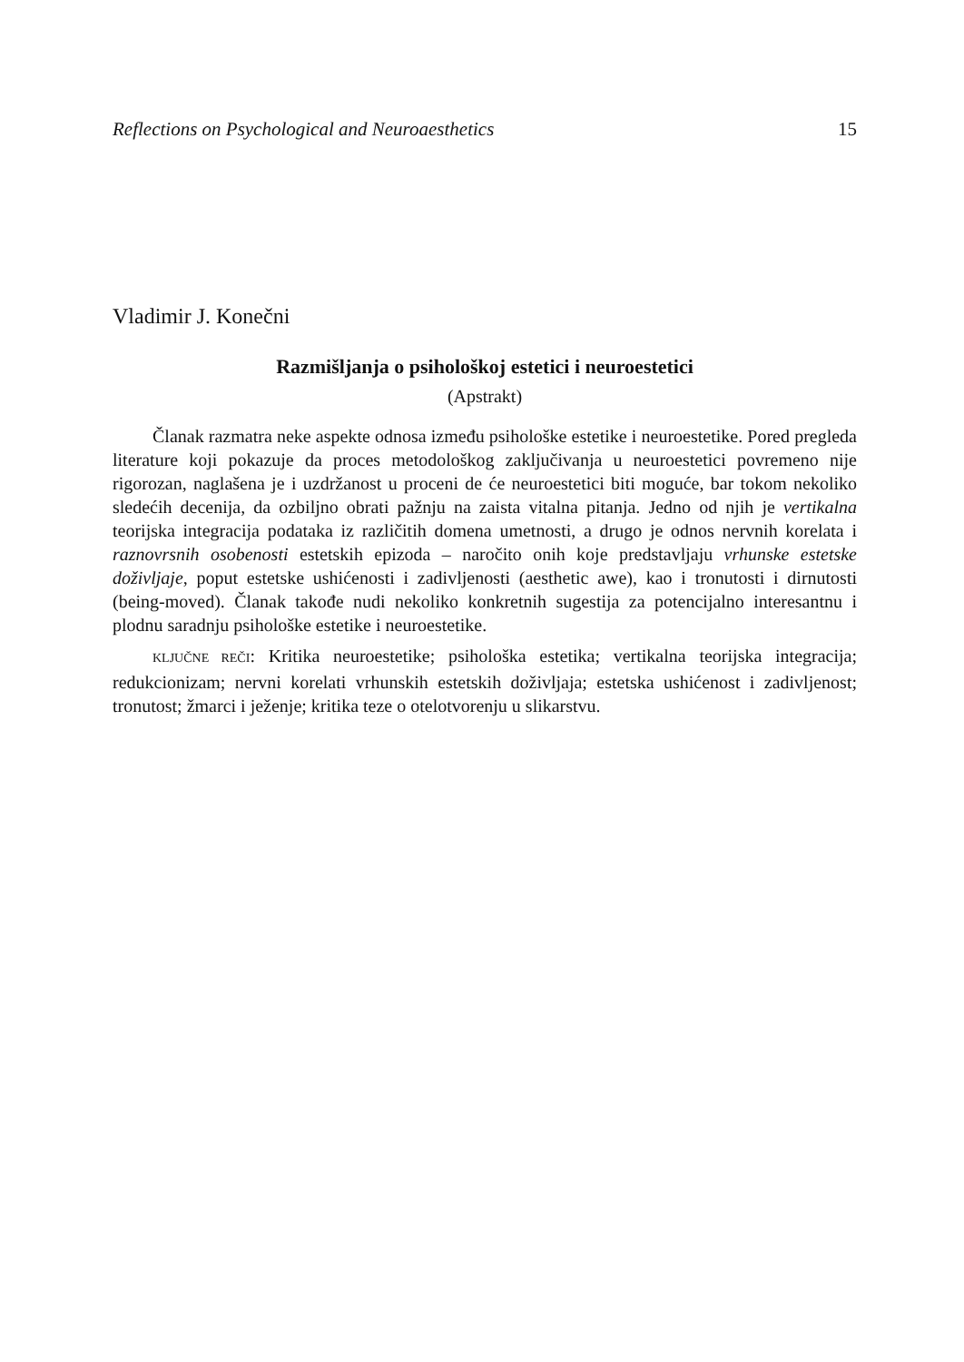Reflections on Psychological and Neuroaesthetics 15
Vladimir J. Konečni
Razmišljanja o psihološkoj estetici i neuroestetici
(Apstrakt)
Članak razmatra neke aspekte odnosa između psihološke estetike i neuroestetike. Pored pregleda literature koji pokazuje da proces metodološkog zaključivanja u neuroestetici povremeno nije rigorozan, naglašena je i uzdržanost u proceni de će neuroestetici biti moguće, bar tokom nekoliko sledećih decenija, da ozbiljno obrati pažnju na zaista vitalna pitanja. Jedno od njih je vertikalna teorijska integracija podataka iz različitih domena umetnosti, a drugo je odnos nervnih korelata i raznovrsnih osobenosti estetskih epizoda – naročito onih koje predstavljaju vrhunske estetske doživljaje, poput estetske ushićenosti i zadivljenosti (aesthetic awe), kao i tronutosti i dirnutosti (being-moved). Članak takođe nudi nekoliko konkretnih sugestija za potencijalno interesantnu i plodnu saradnju psihološke estetike i neuroestetike.
KLJUČNE REČI: Kritika neuroestetike; psihološka estetika; vertikalna teorijska integracija; redukcionizam; nervni korelati vrhunskih estetskih doživljaja; estetska ushićenost i zadivljenost; tronutost; žmarci i ježenje; kritika teze o otelotvorenju u slikarstvu.